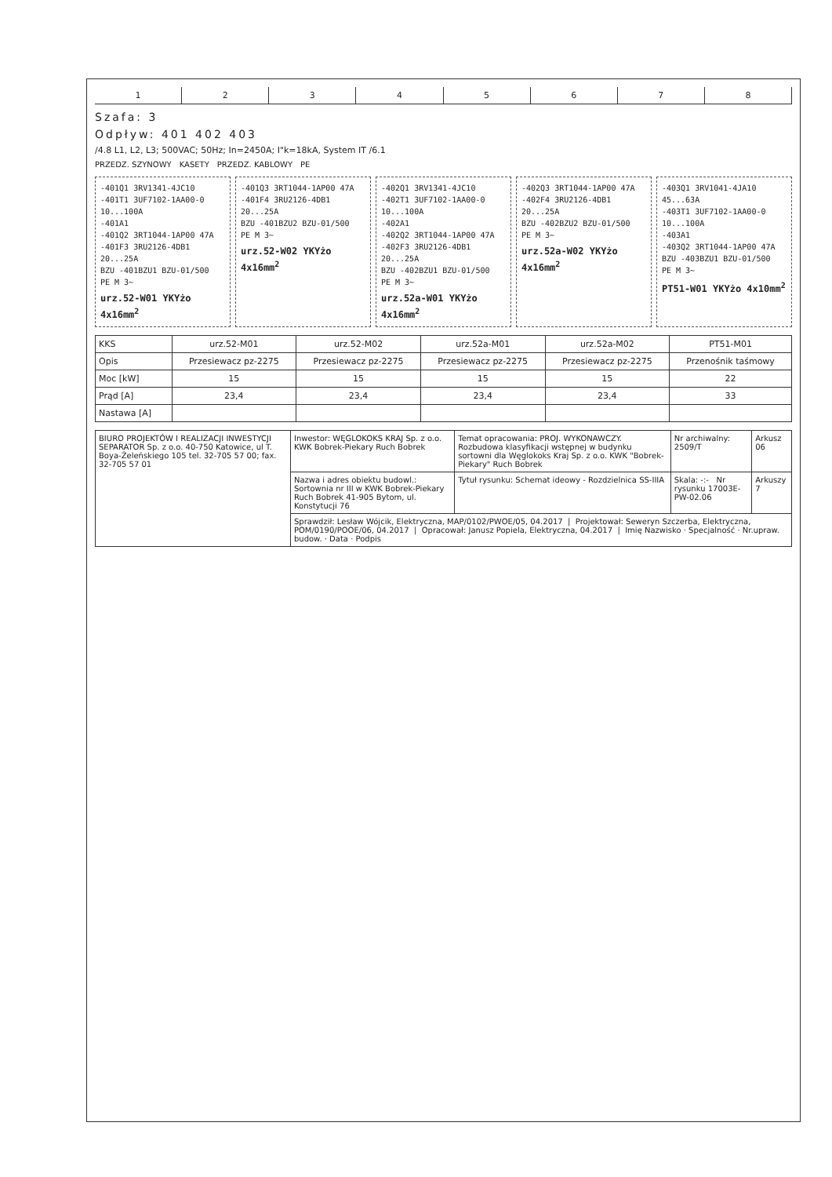12345678
Szafa: 3
Odpływ: 401 402 403
/4.8 L1, L2, L3; 500VAC; 50Hz; In=2450A; I"k=18kA, System IT /6.1
PRZEDZ. SZYNOWY KASETY PRZEDZ. KABLOWY PE
-401Q1 3RV1341-4JC10
-401T1 3UF7102-1AA00-0 10...100A
-401A1
-401Q2 3RT1044-1AP00 47A
-401F3 3RU2126-4DB1 20...25A
BZU -401BZU1 BZU-01/500
PE M 3~
urz.52-W01 YKYżo 4x16mm<sup>2</sup>
-401Q3 3RT1044-1AP00 47A
-401F4 3RU2126-4DB1 20...25A
BZU -401BZU2 BZU-01/500
PE M 3~
urz.52-W02 YKYżo 4x16mm<sup>2</sup>
-402Q1 3RV1341-4JC10
-402T1 3UF7102-1AA00-0 10...100A
-402A1
-402Q2 3RT1044-1AP00 47A
-402F3 3RU2126-4DB1 20...25A
BZU -402BZU1 BZU-01/500
PE M 3~
urz.52a-W01 YKYżo 4x16mm<sup>2</sup>
-402Q3 3RT1044-1AP00 47A
-402F4 3RU2126-4DB1 20...25A
BZU -402BZU2 BZU-01/500
PE M 3~
urz.52a-W02 YKYżo 4x16mm<sup>2</sup>
-403Q1 3RV1041-4JA10 45...63A
-403T1 3UF7102-1AA00-0 10...100A
-403A1
-403Q2 3RT1044-1AP00 47A
BZU -403BZU1 BZU-01/500
PE M 3~
PT51-W01 YKYżo 4x10mm<sup>2</sup>
| KKS | urz.52-M01 | urz.52-M02 | urz.52a-M01 | urz.52a-M02 | PT51-M01 |
| Opis | Przesiewacz pz-2275 | Przesiewacz pz-2275 | Przesiewacz pz-2275 | Przesiewacz pz-2275 | Przenośnik taśmowy |
| Moc [kW] | 15 | 15 | 15 | 15 | 22 |
| Prąd [A] | 23,4 | 23,4 | 23,4 | 23,4 | 33 |
| Nastawa [A] | | | | | |
| BIURO PROJEKTÓW I REALIZACJI INWESTYCJI SEPARATOR Sp. z o.o. 40-750 Katowice, ul T. Boya-Żeleńskiego 105 tel. 32-705 57 00; fax. 32-705 57 01 | Inwestor: WĘGLOKOKS KRAJ Sp. z o.o. KWK Bobrek-Piekary Ruch Bobrek | Temat opracowania: PROJ. WYKONAWCZY. Rozbudowa klasyfikacji wstępnej w budynku sortowni dla Węglokoks Kraj Sp. z o.o. KWK "Bobrek-Piekary" Ruch Bobrek | Nr archiwalny: 2509/T | Arkusz 06 |
| | Nazwa i adres obiektu budowl.: Sortownia nr III w KWK Bobrek-Piekary Ruch Bobrek 41-905 Bytom, ul. Konstytucji 76 | Tytuł rysunku: Schemat ideowy - Rozdzielnica SS-IIIA | Skala: -:- Nr rysunku 17003E-PW-02.06 | Arkuszy 7 |
| | Sprawdził: Lesław Wójcik, Elektryczna, MAP/0102/PWOE/05, 04.2017 / Projektował: Seweryn Szczerba, Elektryczna, POM/0190/POOE/06, 04.2017 / Opracował: Janusz Popiela, Elektryczna, 04.2017 / Imię Nazwisko · Specjalność · Nr.upraw. budow. · Data · Podpis | | | |